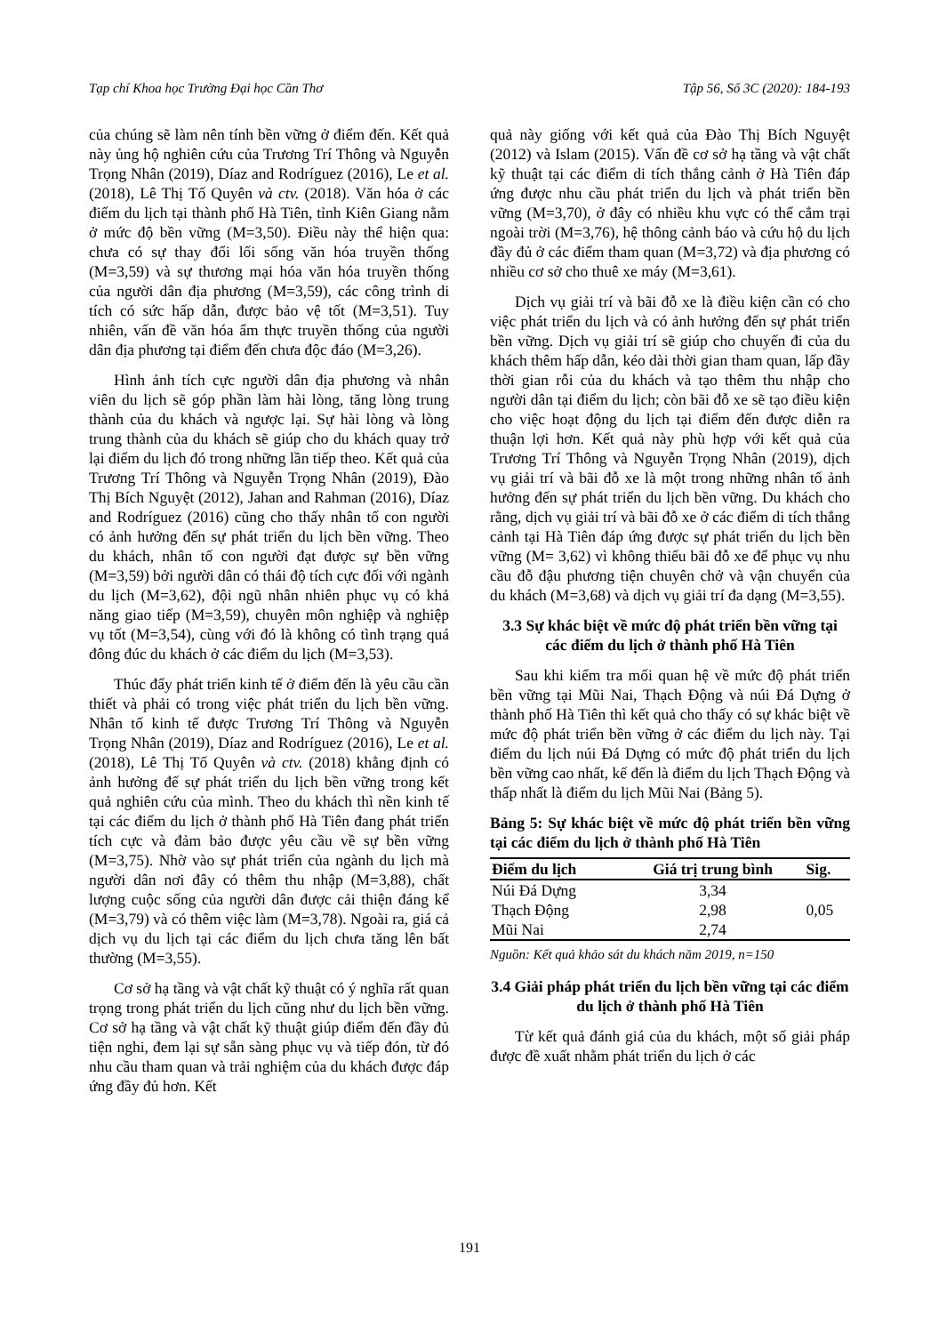Tạp chí Khoa học Trường Đại học Cần Thơ Tập 56, Số 3C (2020): 184-193
của chúng sẽ làm nên tính bền vững ở điểm đến. Kết quả này ủng hộ nghiên cứu của Trương Trí Thông và Nguyễn Trọng Nhân (2019), Díaz and Rodríguez (2016), Le et al. (2018), Lê Thị Tố Quyên và ctv. (2018). Văn hóa ở các điểm du lịch tại thành phố Hà Tiên, tỉnh Kiên Giang nằm ở mức độ bền vững (M=3,50). Điều này thể hiện qua: chưa có sự thay đổi lối sống văn hóa truyền thống (M=3,59) và sự thương mại hóa văn hóa truyền thống của người dân địa phương (M=3,59), các công trình di tích có sức hấp dẫn, được bảo vệ tốt (M=3,51). Tuy nhiên, vấn đề văn hóa ẩm thực truyền thống của người dân địa phương tại điểm đến chưa độc đáo (M=3,26).
Hình ảnh tích cực người dân địa phương và nhân viên du lịch sẽ góp phần làm hài lòng, tăng lòng trung thành của du khách và ngược lại. Sự hài lòng và lòng trung thành của du khách sẽ giúp cho du khách quay trở lại điểm du lịch đó trong những lần tiếp theo. Kết quả của Trương Trí Thông và Nguyễn Trọng Nhân (2019), Đào Thị Bích Nguyệt (2012), Jahan and Rahman (2016), Díaz and Rodríguez (2016) cũng cho thấy nhân tố con người có ảnh hưởng đến sự phát triển du lịch bền vững. Theo du khách, nhân tố con người đạt được sự bền vững (M=3,59) bởi người dân có thái độ tích cực đối với ngành du lịch (M=3,62), đội ngũ nhân nhiên phục vụ có khả năng giao tiếp (M=3,59), chuyên môn nghiệp và nghiệp vụ tốt (M=3,54), cùng với đó là không có tình trạng quá đông đúc du khách ở các điểm du lịch (M=3,53).
Thúc đẩy phát triển kinh tế ở điểm đến là yêu cầu cần thiết và phải có trong việc phát triển du lịch bền vững. Nhân tố kinh tế được Trương Trí Thông và Nguyễn Trọng Nhân (2019), Díaz and Rodríguez (2016), Le et al. (2018), Lê Thị Tố Quyên và ctv. (2018) khẳng định có ảnh hưởng đế sự phát triển du lịch bền vững trong kết quả nghiên cứu của mình. Theo du khách thì nền kinh tế tại các điểm du lịch ở thành phố Hà Tiên đang phát triển tích cực và đảm bảo được yêu cầu về sự bền vững (M=3,75). Nhờ vào sự phát triển của ngành du lịch mà người dân nơi đây có thêm thu nhập (M=3,88), chất lượng cuộc sống của người dân được cải thiện đáng kể (M=3,79) và có thêm việc làm (M=3,78). Ngoài ra, giá cả dịch vụ du lịch tại các điểm du lịch chưa tăng lên bất thường (M=3,55).
Cơ sở hạ tầng và vật chất kỹ thuật có ý nghĩa rất quan trọng trong phát triển du lịch cũng như du lịch bền vững. Cơ sở hạ tầng và vật chất kỹ thuật giúp điểm đến đầy đủ tiện nghi, đem lại sự sẵn sàng phục vụ và tiếp đón, từ đó nhu cầu tham quan và trải nghiệm của du khách được đáp ứng đầy đủ hơn. Kết
quả này giống với kết quả của Đào Thị Bích Nguyệt (2012) và Islam (2015). Vấn đề cơ sở hạ tầng và vật chất kỹ thuật tại các điểm di tích thắng cảnh ở Hà Tiên đáp ứng được nhu cầu phát triển du lịch và phát triển bền vững (M=3,70), ở đây có nhiều khu vực có thể cắm trại ngoài trời (M=3,76), hệ thông cảnh báo và cứu hộ du lịch đầy đủ ở các điểm tham quan (M=3,72) và địa phương có nhiều cơ sở cho thuê xe máy (M=3,61).
Dịch vụ giải trí và bãi đỗ xe là điều kiện cần có cho việc phát triển du lịch và có ảnh hưởng đến sự phát triển bền vững. Dịch vụ giải trí sẽ giúp cho chuyến đi của du khách thêm hấp dẫn, kéo dài thời gian tham quan, lấp đầy thời gian rỗi của du khách và tạo thêm thu nhập cho người dân tại điểm du lịch; còn bãi đỗ xe sẽ tạo điều kiện cho việc hoạt động du lịch tại điểm đến được diễn ra thuận lợi hơn. Kết quả này phù hợp với kết quả của Trương Trí Thông và Nguyễn Trọng Nhân (2019), dịch vụ giải trí và bãi đỗ xe là một trong những nhân tố ảnh hưởng đến sự phát triển du lịch bền vững. Du khách cho rằng, dịch vụ giải trí và bãi đỗ xe ở các điểm di tích thắng cảnh tại Hà Tiên đáp ứng được sự phát triển du lịch bền vững (M= 3,62) vì không thiếu bãi đỗ xe để phục vụ nhu cầu đỗ đậu phương tiện chuyên chở và vận chuyển của du khách (M=3,68) và dịch vụ giải trí đa dạng (M=3,55).
3.3 Sự khác biệt về mức độ phát triển bền vững tại các điểm du lịch ở thành phố Hà Tiên
Sau khi kiểm tra mối quan hệ về mức độ phát triển bền vững tại Mũi Nai, Thạch Động và núi Đá Dựng ở thành phố Hà Tiên thì kết quả cho thấy có sự khác biệt về mức độ phát triển bền vững ở các điểm du lịch này. Tại điểm du lịch núi Đá Dựng có mức độ phát triển du lịch bền vững cao nhất, kế đến là điểm du lịch Thạch Động và thấp nhất là điểm du lịch Mũi Nai (Bảng 5).
Bảng 5: Sự khác biệt về mức độ phát triển bền vững tại các điểm du lịch ở thành phố Hà Tiên
| Điểm du lịch | Giá trị trung bình | Sig. |
| --- | --- | --- |
| Núi Đá Dựng | 3,34 | 0,05 |
| Thạch Động | 2,98 | |
| Mũi Nai | 2,74 | |
Nguồn: Kết quả khảo sát du khách năm 2019, n=150
3.4 Giải pháp phát triển du lịch bền vững tại các điểm du lịch ở thành phố Hà Tiên
Từ kết quả đánh giá của du khách, một số giải pháp được đề xuất nhằm phát triển du lịch ở các
191